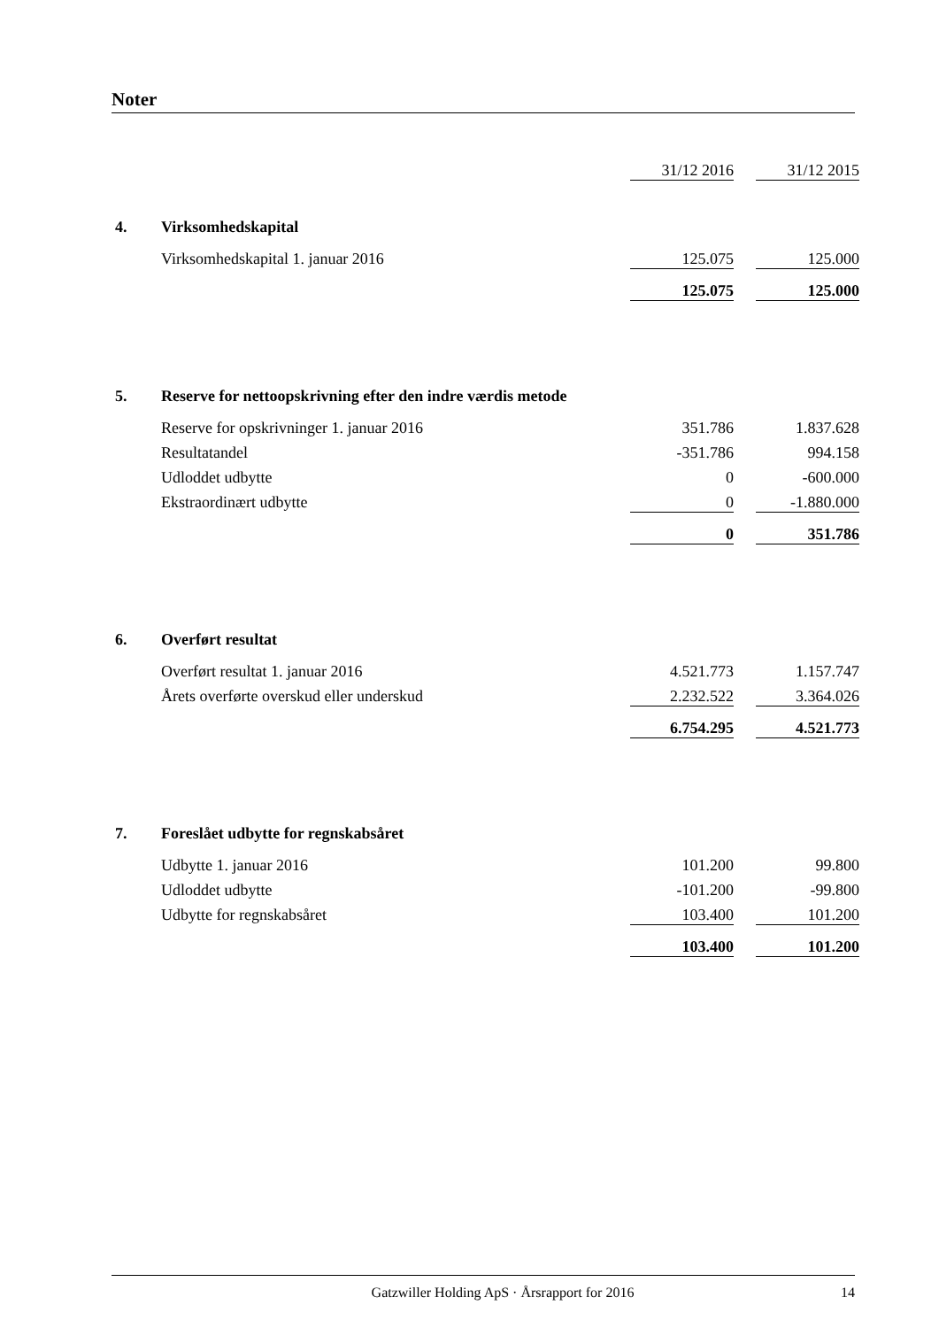Noter
| | | 31/12 2016 | | 31/12 2015 |
| 4. | Virksomhedskapital | | | |
| | Virksomhedskapital 1. januar 2016 | 125.075 | | 125.000 |
| | | 125.075 | | 125.000 |
| 5. | Reserve for nettoopskrivning efter den indre værdis metode | | | |
| | Reserve for opskrivninger 1. januar 2016 | 351.786 | | 1.837.628 |
| | Resultatandel | -351.786 | | 994.158 |
| | Udloddet udbytte | 0 | | -600.000 |
| | Ekstraordinært udbytte | 0 | | -1.880.000 |
| | | 0 | | 351.786 |
| 6. | Overført resultat | | | |
| | Overført resultat 1. januar 2016 | 4.521.773 | | 1.157.747 |
| | Årets overførte overskud eller underskud | 2.232.522 | | 3.364.026 |
| | | 6.754.295 | | 4.521.773 |
| 7. | Foreslået udbytte for regnskabsåret | | | |
| | Udbytte 1. januar 2016 | 101.200 | | 99.800 |
| | Udloddet udbytte | -101.200 | | -99.800 |
| | Udbytte for regnskabsåret | 103.400 | | 101.200 |
| | | 103.400 | | 101.200 |
Gatzwiller Holding ApS · Årsrapport for 2016 14